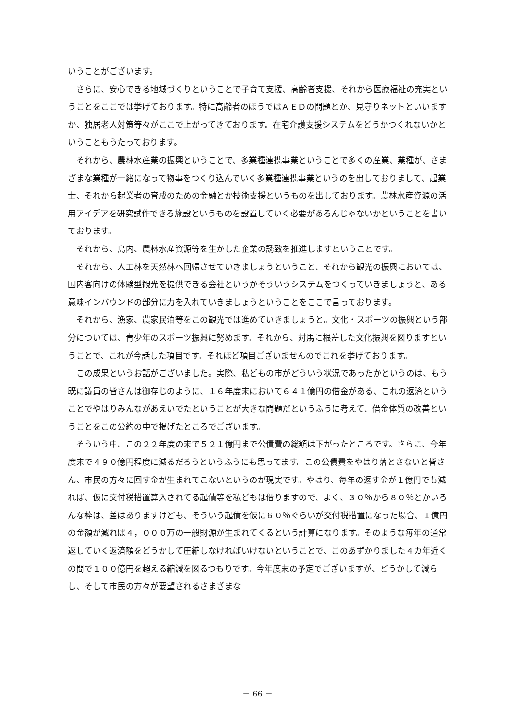いうことがございます。
さらに、安心できる地域づくりということで子育て支援、高齢者支援、それから医療福祉の充実ということをここでは挙げております。特に高齢者のほうではＡＥＤの問題とか、見守りネットといいますか、独居老人対策等々がここで上がってきております。在宅介護支援システムをどうかつくれないかということもうたっております。
それから、農林水産業の振興ということで、多業種連携事業ということで多くの産業、業種が、さまざまな業種が一緒になって物事をつくり込んでいく多業種連携事業というのを出しておりまして、起業士、それから起業者の育成のための金融とか技術支援というものを出しております。農林水産資源の活用アイデアを研究試作できる施設というものを設置していく必要があるんじゃないかということを書いております。
それから、島内、農林水産資源等を生かした企業の誘致を推進しますということです。
それから、人工林を天然林へ回帰させていきましょうということ、それから観光の振興においては、国内客向けの体験型観光を提供できる会社というかそういうシステムをつくっていきましょうと、ある意味インバウンドの部分に力を入れていきましょうということをここで言っております。
それから、漁家、農家民泊等をこの観光では進めていきましょうと。文化・スポーツの振興という部分については、青少年のスポーツ振興に努めます。それから、対馬に根差した文化振興を図りますということで、これが今話した項目です。それほど項目ございませんのでこれを挙げております。
この成果というお話がございました。実際、私どもの市がどういう状況であったかというのは、もう既に議員の皆さんは御存じのように、１６年度末において６４１億円の借金がある、これの返済ということでやはりみんながあえいでたということが大きな問題だというふうに考えて、借金体質の改善ということをこの公約の中で掲げたところでございます。
そういう中、この２２年度の末で５２１億円まで公債費の総額は下がったところです。さらに、今年度末で４９０億円程度に減るだろうというふうにも思ってます。この公債費をやはり落とさないと皆さん、市民の方々に回す金が生まれてこないというのが現実です。やはり、毎年の返す金が１億円でも減れば、仮に交付税措置算入されてる起債等を私どもは借りますので、よく、３０％から８０％とかいろんな枠は、差はありますけども、そういう起債を仮に６０％ぐらいが交付税措置になった場合、１億円の金額が減れば４，０００万の一般財源が生まれてくるという計算になります。そのような毎年の通常返していく返済額をどうかして圧縮しなければいけないということで、このあずかりました４カ年近くの間で１００億円を超える縮減を図るつもりです。今年度末の予定でございますが、どうかして減らし、そして市民の方々が要望されるさまざまな
－ 66 －